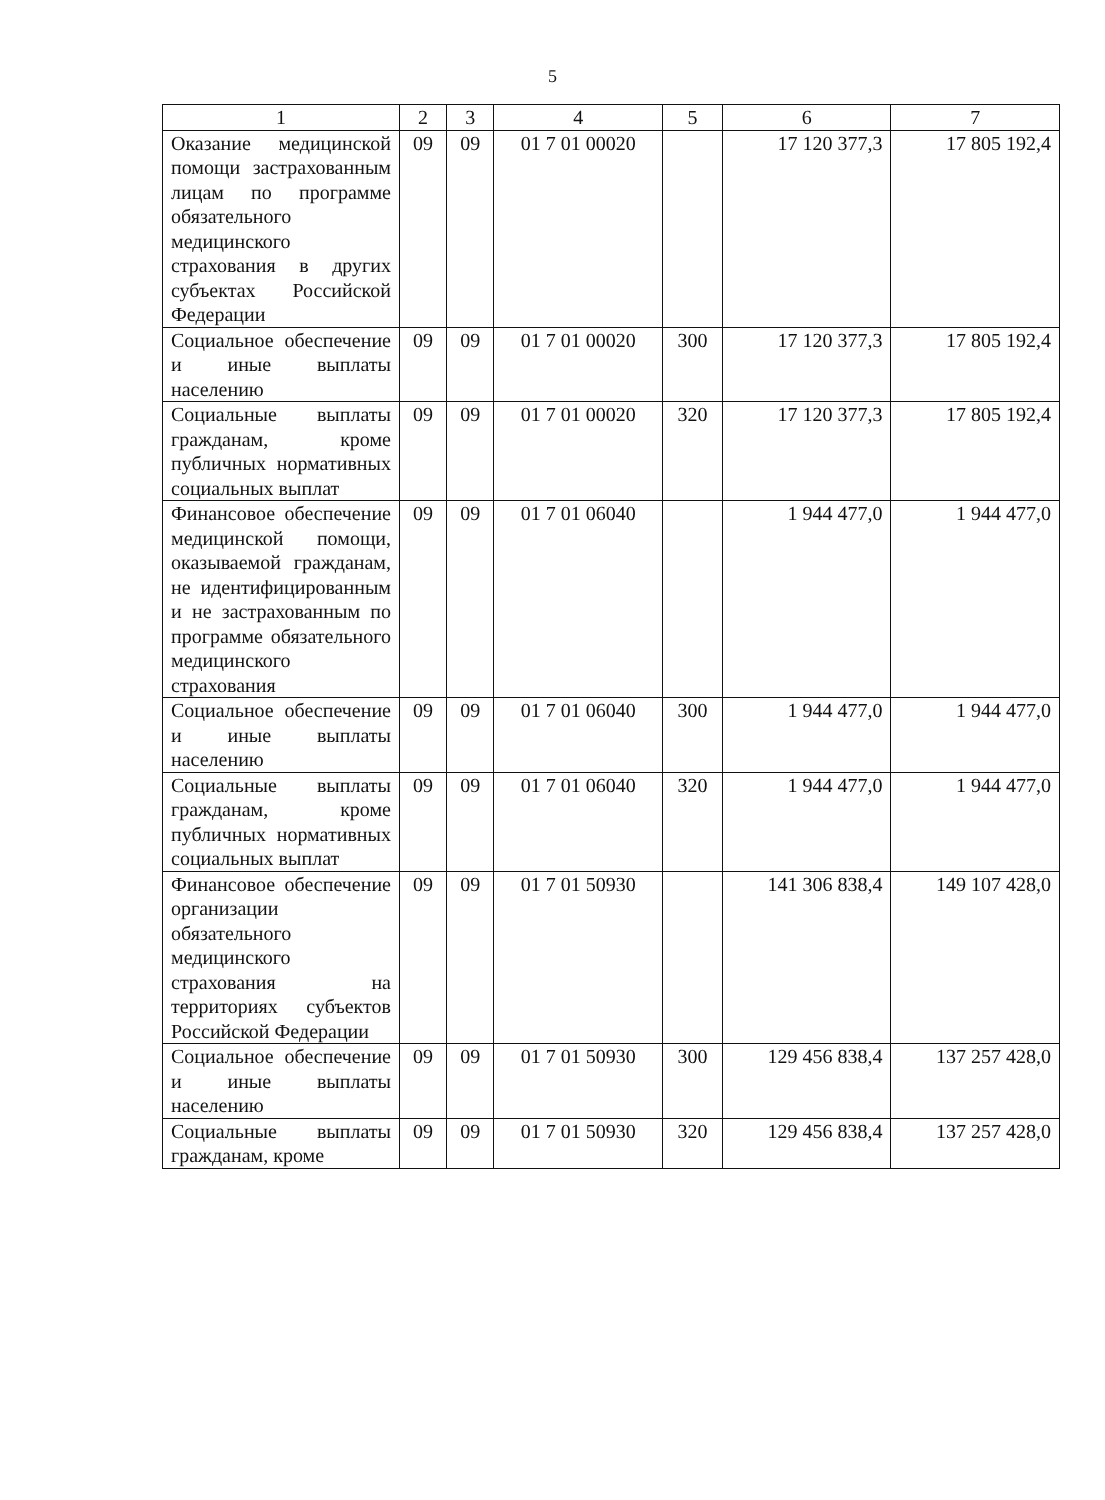5
| 1 | 2 | 3 | 4 | 5 | 6 | 7 |
| --- | --- | --- | --- | --- | --- | --- |
| Оказание медицинской помощи застрахованным лицам по программе обязательного медицинского страхования в других субъектах Российской Федерации | 09 | 09 | 01 7 01 00020 | | 17 120 377,3 | 17 805 192,4 |
| Социальное обеспечение и иные выплаты населению | 09 | 09 | 01 7 01 00020 | 300 | 17 120 377,3 | 17 805 192,4 |
| Социальные выплаты гражданам, кроме публичных нормативных социальных выплат | 09 | 09 | 01 7 01 00020 | 320 | 17 120 377,3 | 17 805 192,4 |
| Финансовое обеспечение медицинской помощи, оказываемой гражданам, не идентифицированным и не застрахованным по программе обязательного медицинского страхования | 09 | 09 | 01 7 01 06040 | | 1 944 477,0 | 1 944 477,0 |
| Социальное обеспечение и иные выплаты населению | 09 | 09 | 01 7 01 06040 | 300 | 1 944 477,0 | 1 944 477,0 |
| Социальные выплаты гражданам, кроме публичных нормативных социальных выплат | 09 | 09 | 01 7 01 06040 | 320 | 1 944 477,0 | 1 944 477,0 |
| Финансовое обеспечение организации обязательного медицинского страхования на территориях субъектов Российской Федерации | 09 | 09 | 01 7 01 50930 | | 141 306 838,4 | 149 107 428,0 |
| Социальное обеспечение и иные выплаты населению | 09 | 09 | 01 7 01 50930 | 300 | 129 456 838,4 | 137 257 428,0 |
| Социальные выплаты гражданам, кроме | 09 | 09 | 01 7 01 50930 | 320 | 129 456 838,4 | 137 257 428,0 |